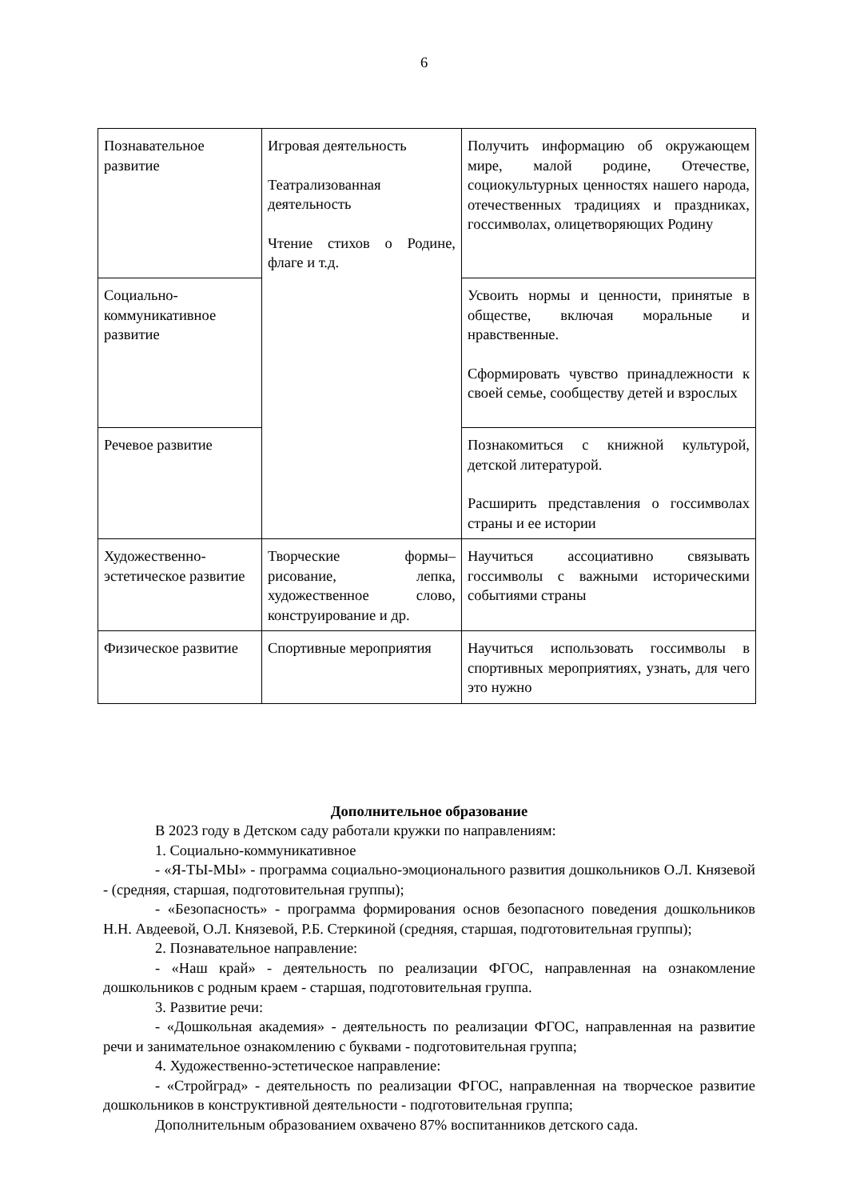6
| Познавательное развитие | Игровая деятельность Театрализованная деятельность Чтение стихов о Родине, флаге и т.д. | Получить информацию об окружающем мире, малой родине, Отечестве, социокультурных ценностях нашего народа, отечественных традициях и праздниках, госсимволах, олицетворяющих Родину |
| Социально-коммуникативное развитие | | Усвоить нормы и ценности, принятые в обществе, включая моральные и нравственные. Сформировать чувство принадлежности к своей семье, сообществу детей и взрослых |
| Речевое развитие | | Познакомиться с книжной культурой, детской литературой. Расширить представления о госсимволах страны и ее истории |
| Художественно-эстетическое развитие | Творческие формы– рисование, лепка, художественное слово, конструирование и др. | Научиться ассоциативно связывать госсимволы с важными историческими событиями страны |
| Физическое развитие | Спортивные мероприятия | Научиться использовать госсимволы в спортивных мероприятиях, узнать, для чего это нужно |
Дополнительное образование
В 2023 году в Детском саду работали кружки по направлениям:
1. Социально-коммуникативное
- «Я-ТЫ-МЫ» - программа социально-эмоционального развития дошкольников О.Л. Князевой - (средняя, старшая, подготовительная группы);
- «Безопасность» - программа формирования основ безопасного поведения дошкольников Н.Н. Авдеевой, О.Л. Князевой, Р.Б. Стеркиной (средняя, старшая, подготовительная группы);
2. Познавательное направление:
- «Наш край» - деятельность по реализации ФГОС, направленная на ознакомление дошкольников с родным краем - старшая, подготовительная группа.
3. Развитие речи:
- «Дошкольная академия» - деятельность по реализации ФГОС, направленная на развитие речи и занимательное ознакомлению с буквами - подготовительная группа;
4. Художественно-эстетическое направление:
- «Стройград» - деятельность по реализации ФГОС, направленная на творческое развитие дошкольников в конструктивной деятельности - подготовительная группа;
Дополнительным образованием охвачено 87% воспитанников детского сада.